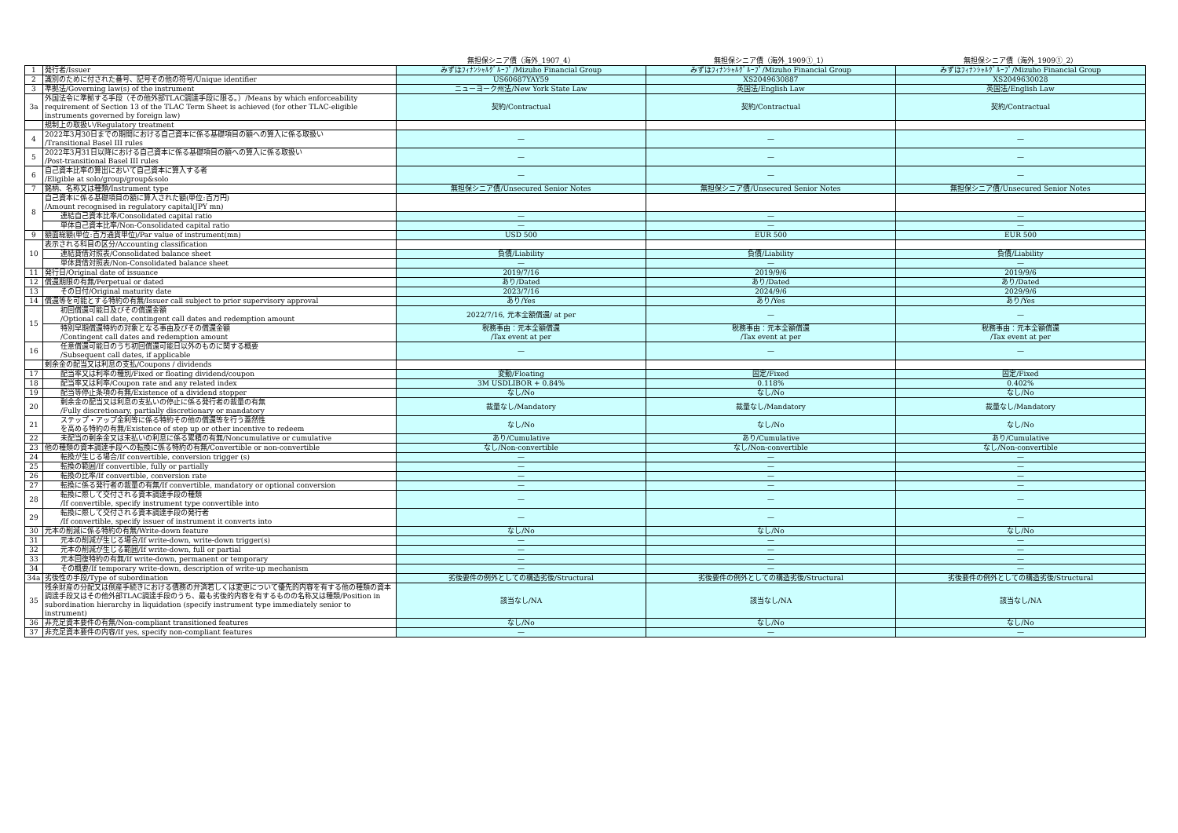| | | 無担保シニア債（海外_1907_4） | 無担保シニア債（海外_1909①_1） | 無担保シニア債（海外_1909①_2） |
| --- | --- | --- | --- | --- |
| 1 | 発行者/Issuer | みずほﾌｨﾅﾝｼｬﾙｸﾞﾙｰﾌﾟ/Mizuho Financial Group | みずほﾌｨﾅﾝｼｬﾙｸﾞﾙｰﾌﾟ/Mizuho Financial Group | みずほﾌｨﾅﾝｼｬﾙｸﾞﾙｰﾌﾟ/Mizuho Financial Group |
| 2 | 識別のために付された番号、記号その他の符号/Unique identifier | US60687YAY59 | XS2049630887 | XS2049630028 |
| 3 | 準拠法/Governing law(s) of the instrument | ニューヨーク州法/New York State Law | 英国法/English Law | 英国法/English Law |
| 3a | 外国法令に準拠する手段（その他外部TLAC調達手段に限る。）/Means by which enforceability requirement of Section 13 of the TLAC Term Sheet is achieved (for other TLAC-eligible instruments governed by foreign law) | 契約/Contractual | 契約/Contractual | 契約/Contractual |
| | 規制上の取扱い/Regulatory treatment | | | |
| 4 | 2022年3月30日までの期間における自己資本に係る基礎項目の額への算入に係る取扱い /Transitional Basel III rules | — | — | — |
| 5 | 2022年3月31日以降における自己資本に係る基礎項目の額への算入に係る取扱い /Post-transitional Basel III rules | — | — | — |
| 6 | 自己資本比率の算出において自己資本に算入する者 /Eligible at solo/group/group&solo | — | — | — |
| 7 | 銘柄、名称又は種類/Instrument type | 無担保シニア債/Unsecured Senior Notes | 無担保シニア債/Unsecured Senior Notes | 無担保シニア債/Unsecured Senior Notes |
| 8 | 自己資本に係る基礎項目の額に算入された額(単位:百万円) /Amount recognised in regulatory capital(JPY mn) | | | |
| | 連結自己資本比率/Consolidated capital ratio | — | — | — |
| | 単体自己資本比率/Non-Consolidated capital ratio | — | — | — |
| 9 | 額面総額(単位:百万通貨単位)/Par value of instrument(mn) | USD 500 | EUR 500 | EUR 500 |
| 10 | 表示される科目の区分/Accounting classification | | | |
| | 連結貸借対照表/Consolidated balance sheet | 負債/Liability | 負債/Liability | 負債/Liability |
| | 単体貸借対照表/Non-Consolidated balance sheet | — | — | — |
| 11 | 発行日/Original date of issuance | 2019/7/16 | 2019/9/6 | 2019/9/6 |
| 12 | 償還期限の有無/Perpetual or dated | あり/Dated | あり/Dated | あり/Dated |
| 13 | その日付/Original maturity date | 2023/7/16 | 2024/9/6 | 2029/9/6 |
| 14 | 償還等を可能とする特約の有無/Issuer call subject to prior supervisory approval | あり/Yes | あり/Yes | あり/Yes |
| 15 | 初回償還可能日及びその償還金額 /Optional call date, contingent call dates and redemption amount | 2022/7/16, 元本全額償還/ at per | — | — |
| | 特別早期償還特約の対象となる事由及びその償還金額 /Contingent call dates and redemption amount | 税務事由：元本全額償還 /Tax event at per | 税務事由：元本全額償還 /Tax event at per | 税務事由：元本全額償還 /Tax event at per |
| 16 | 任意償還可能日のうち初回償還可能日以外のものに関する概要 /Subsequent call dates, if applicable | — | — | — |
| | 剰余金の配当又は利息の支払/Coupons / dividends | | | |
| 17 | 配当率又は利率の種別/Fixed or floating dividend/coupon | 変動/Floating | 固定/Fixed | 固定/Fixed |
| 18 | 配当率又は利率/Coupon rate and any related index | 3M USDLIBOR + 0.84% | 0.118% | 0.402% |
| 19 | 配当等停止条項の有無/Existence of a dividend stopper | なし/No | なし/No | なし/No |
| 20 | 剰余金の配当又は利息の支払いの停止に係る発行者の裁量の有無 /Fully discretionary, partially discretionary or mandatory | 裁量なし/Mandatory | 裁量なし/Mandatory | 裁量なし/Mandatory |
| 21 | ステップ・アップ金利等に係る特約その他の償還等を行う蓋然性 を高める特約の有無/Existence of step up or other incentive to redeem | なし/No | なし/No | なし/No |
| 22 | 未配当の剰余金又は未払いの利息に係る累積の有無/Noncumulative or cumulative | あり/Cumulative | あり/Cumulative | あり/Cumulative |
| 23 | 他の種類の資本調達手段への転換に係る特約の有無/Convertible or non-convertible | なし/Non-convertible | なし/Non-convertible | なし/Non-convertible |
| 24 | 転換が生じる場合/If convertible, conversion trigger (s) | — | — | — |
| 25 | 転換の範囲/If convertible, fully or partially | — | — | — |
| 26 | 転換の比率/If convertible, conversion rate | — | — | — |
| 27 | 転換に係る発行者の裁量の有無/If convertible, mandatory or optional conversion | — | — | — |
| 28 | 転換に際して交付される資本調達手段の種類 /If convertible, specify instrument type convertible into | — | — | — |
| 29 | 転換に際して交付される資本調達手段の発行者 /If convertible, specify issuer of instrument it converts into | — | — | — |
| 30 | 元本の削減に係る特約の有無/Write-down feature | なし/No | なし/No | なし/No |
| 31 | 元本の削減が生じる場合/If write-down, write-down trigger(s) | — | — | — |
| 32 | 元本の削減が生じる範囲/If write-down, full or partial | — | — | — |
| 33 | 元本回復特約の有無/If write-down, permanent or temporary | — | — | — |
| 34 | その概要/If temporary write-down, description of write-up mechanism | — | — | — |
| 34a | 劣後性の手段/Type of subordination | 劣後要件の例外としての構造劣後/Structural | 劣後要件の例外としての構造劣後/Structural | 劣後要件の例外としての構造劣後/Structural |
| 35 | 残余財産の分配又は倒産手続きにおける債務の弁済若しくは変更について優先的内容を有する他の種類の資本調達手段又はその他外部TLAC調達手段のうち、最も劣後的内容を有するものの名称又は種類/Position in subordination hierarchy in liquidation (specify instrument type immediately senior to instrument) | 該当なし/NA | 該当なし/NA | 該当なし/NA |
| 36 | 非充足資本要件の有無/Non-compliant transitioned features | なし/No | なし/No | なし/No |
| 37 | 非充足資本要件の内容/If yes, specify non-compliant features | — | — | — |